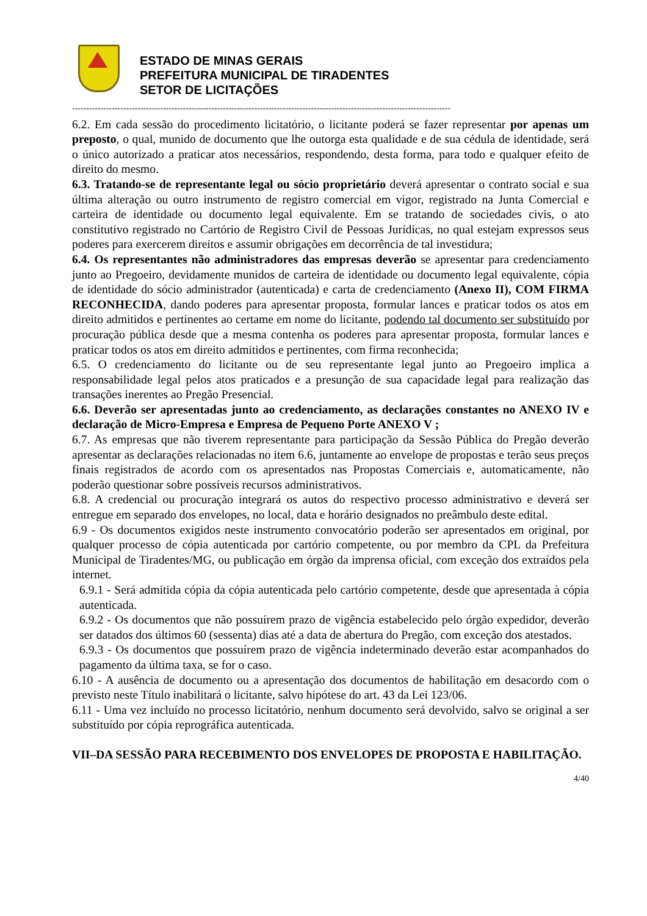ESTADO DE MINAS GERAIS
PREFEITURA MUNICIPAL DE TIRADENTES
SETOR DE LICITAÇÕES
-------------------------------------------------------------------------------------------------------------------------------------
6.2. Em cada sessão do procedimento licitatório, o licitante poderá se fazer representar por apenas um preposto, o qual, munido de documento que lhe outorga esta qualidade e de sua cédula de identidade, será o único autorizado a praticar atos necessários, respondendo, desta forma, para todo e qualquer efeito de direito do mesmo.
6.3. Tratando-se de representante legal ou sócio proprietário deverá apresentar o contrato social e sua última alteração ou outro instrumento de registro comercial em vigor, registrado na Junta Comercial e carteira de identidade ou documento legal equivalente. Em se tratando de sociedades civis, o ato constitutivo registrado no Cartório de Registro Civil de Pessoas Jurídicas, no qual estejam expressos seus poderes para exercerem direitos e assumir obrigações em decorrência de tal investidura;
6.4. Os representantes não administradores das empresas deverão se apresentar para credenciamento junto ao Pregoeiro, devidamente munidos de carteira de identidade ou documento legal equivalente, cópia de identidade do sócio administrador (autenticada) e carta de credenciamento (Anexo II), COM FIRMA RECONHECIDA, dando poderes para apresentar proposta, formular lances e praticar todos os atos em direito admitidos e pertinentes ao certame em nome do licitante, podendo tal documento ser substituído por procuração pública desde que a mesma contenha os poderes para apresentar proposta, formular lances e praticar todos os atos em direito admitidos e pertinentes, com firma reconhecida;
6.5. O credenciamento do licitante ou de seu representante legal junto ao Pregoeiro implica a responsabilidade legal pelos atos praticados e a presunção de sua capacidade legal para realização das transações inerentes ao Pregão Presencial.
6.6. Deverão ser apresentadas junto ao credenciamento, as declarações constantes no ANEXO IV e declaração de Micro-Empresa e Empresa de Pequeno Porte ANEXO V ;
6.7. As empresas que não tiverem representante para participação da Sessão Pública do Pregão deverão apresentar as declarações relacionadas no item 6.6, juntamente ao envelope de propostas e terão seus preços finais registrados de acordo com os apresentados nas Propostas Comerciais e, automaticamente, não poderão questionar sobre possíveis recursos administrativos.
6.8. A credencial ou procuração integrará os autos do respectivo processo administrativo e deverá ser entregue em separado dos envelopes, no local, data e horário designados no preâmbulo deste edital.
6.9 - Os documentos exigidos neste instrumento convocatório poderão ser apresentados em original, por qualquer processo de cópia autenticada por cartório competente, ou por membro da CPL da Prefeitura Municipal de Tiradentes/MG, ou publicação em órgão da imprensa oficial, com exceção dos extraídos pela internet.
6.9.1 - Será admitida cópia da cópia autenticada pelo cartório competente, desde que apresentada à cópia autenticada.
6.9.2 - Os documentos que não possuírem prazo de vigência estabelecido pelo órgão expedidor, deverão ser datados dos últimos 60 (sessenta) dias até a data de abertura do Pregão, com exceção dos atestados.
6.9.3 - Os documentos que possuírem prazo de vigência indeterminado deverão estar acompanhados do pagamento da última taxa, se for o caso.
6.10 - A ausência de documento ou a apresentação dos documentos de habilitação em desacordo com o previsto neste Título inabilitará o licitante, salvo hipótese do art. 43 da Lei 123/06.
6.11 - Uma vez incluído no processo licitatório, nenhum documento será devolvido, salvo se original a ser substituído por cópia reprográfica autenticada.
VII–DA SESSÃO PARA RECEBIMENTO DOS ENVELOPES DE PROPOSTA E HABILITAÇÃO.
4/40